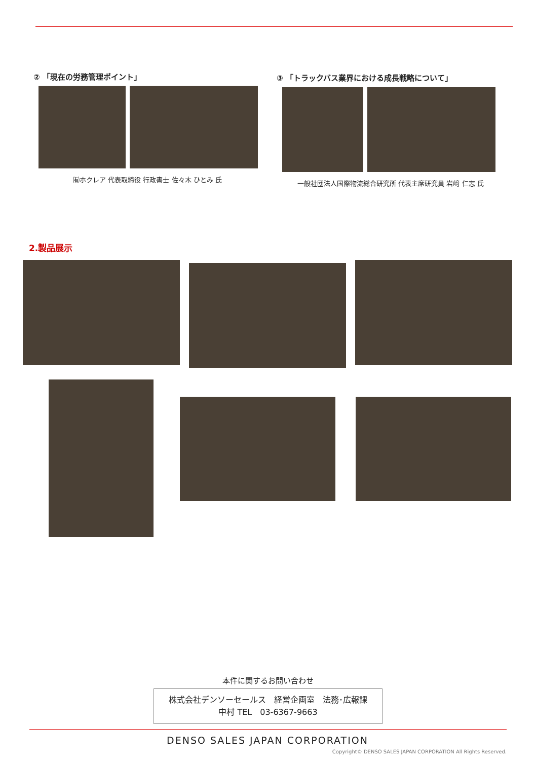② 「現在の労務管理ポイント」
㈲ホクレア 代表取締役 行政書士 佐々木 ひとみ 氏
③ 「トラックバス業界における成長戦略について」
一般社団法人国際物流総合研究所 代表主席研究員 岩﨑 仁志 氏
2.製品展示
本件に関するお問い合わせ
株式会社デンソーセールス　経営企画室　法務･広報課
中村 TEL　03-6367-9663
DENSO SALES JAPAN CORPORATION
Copyright© DENSO SALES JAPAN CORPORATION All Rights Reserved.